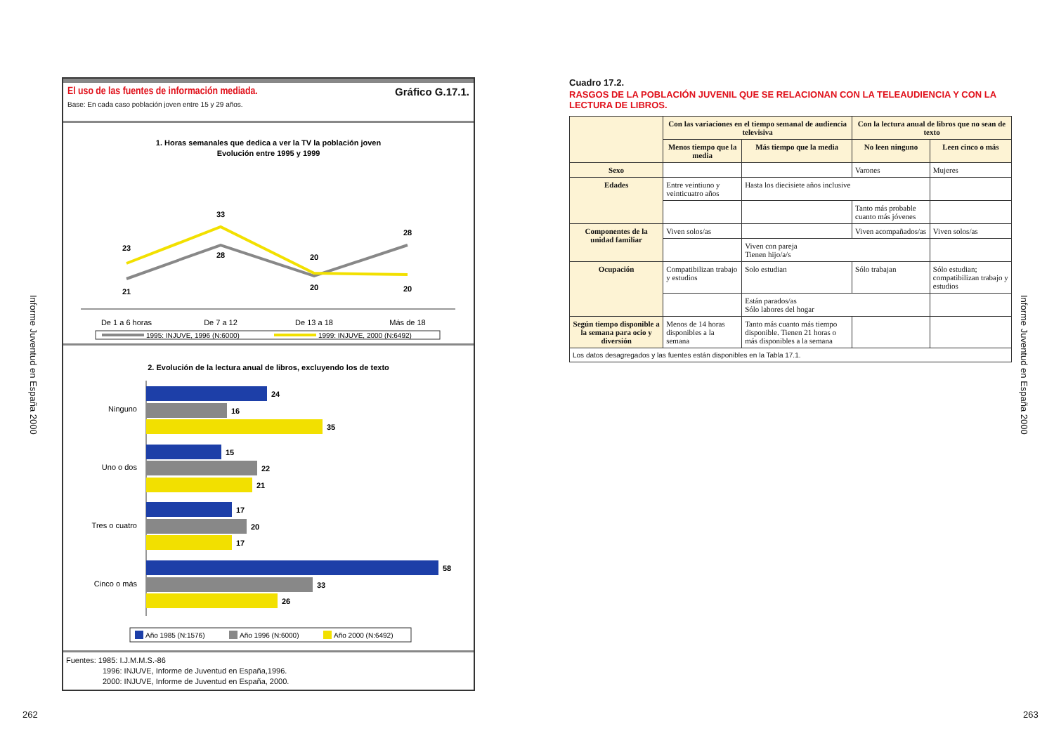Informe Juventud en España 2000
El uso de las fuentes de información mediada. Gráfico G.17.1.
Base: En cada caso población joven entre 15 y 29 años.
1. Horas semanales que dedica a ver la TV la población joven
Evolución entre 1995 y 1999
23
21
33
28
20
20
28
20
De 1 a 6 horas
De 7 a 12
De 13 a 18
Más de 18
1995: INJUVE, 1996 (N:6000)
1999: INJUVE, 2000 (N:6492)
2. Evolución de la lectura anual de libros, excluyendo los de texto
Ninguno
24
16
35
Uno o dos
15
22
21
Tres o cuatro
17
20
17
Cinco o más
58
33
26
Año 1985 (N:1576)
Año 1996 (N:6000)
Año 2000 (N:6492)
Fuentes: 1985: I.J.M.M.S.-86
1996: INJUVE, Informe de Juventud en España,1996.
2000: INJUVE, Informe de Juventud en España, 2000.
262
Cuadro 17.2.
RASGOS DE LA POBLACIÓN JUVENIL QUE SE RELACIONAN CON LA TELEAUDIENCIA Y CON LA LECTURA DE LIBROS.
| | Con las variaciones en el tiempo semanal de audiencia televisiva | | Con la lectura anual de libros que no sean de texto | |
| --- | --- | --- | --- | --- |
| | Menos tiempo que la media | Más tiempo que la media | No leen ninguno | Leen cinco o más |
| Sexo | | | Varones | Mujeres |
| Edades | Entre veintiuno y veinticuatro años | Hasta los diecisiete años inclusive | | |
| | | | Tanto más probable cuanto más jóvenes | |
| Componentes de la unidad familiar | Viven solos/as | | Viven acompañados/as | Viven solos/as |
| | | Viven con pareja Tienen hijo/a/s | | |
| Ocupación | Compatibilizan trabajo y estudios | Solo estudian | Sólo trabajan | Sólo estudian; compatibilizan trabajo y estudios |
| | | Están parados/as Sólo labores del hogar | | |
| Según tiempo disponible a la semana para ocio y diversión | Menos de 14 horas disponibles a la semana | Tanto más cuanto más tiempo disponible. Tienen 21 horas o más disponibles a la semana | | |
| Los datos desagregados y las fuentes están disponibles en la Tabla 17.1. | | | | |
Informe Juventud en España 2000
263